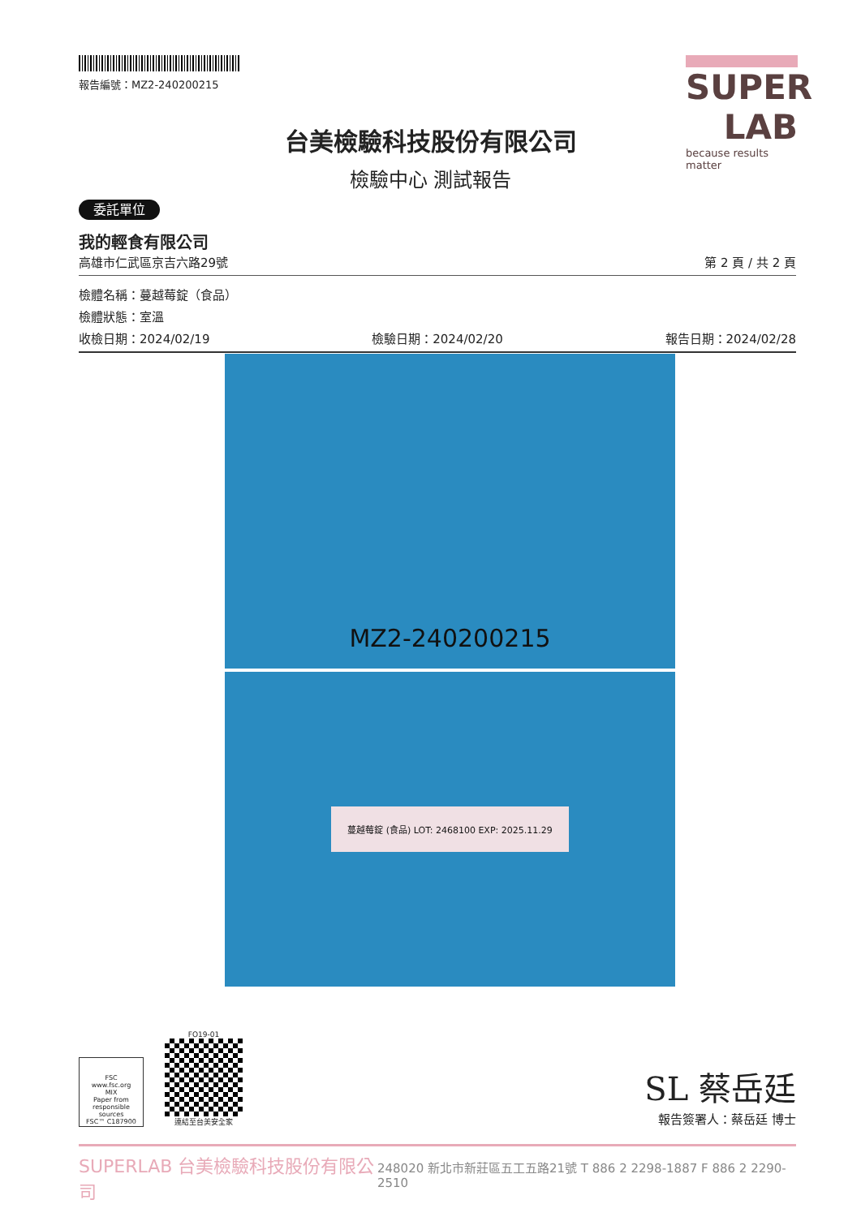報告編號：MZ2-240200215
台美檢驗科技股份有限公司
檢驗中心 測試報告
SUPER LAB
because results matter
委託單位
我的輕食有限公司
高雄市仁武區京吉六路29號 第 2 頁 / 共 2 頁
檢體名稱：蔓越莓錠（食品）
檢體狀態：室溫
收檢日期：2024/02/19 檢驗日期：2024/02/20 報告日期：2024/02/28
MZ2-240200215
蔓越莓錠 (食品) LOT: 2468100 EXP: 2025.11.29
FSC
www.fsc.org
MIX
Paper from responsible sources
FSC™ C187900
FO19-01
連結至台美安全家
SL 蔡岳廷
報告簽署人：蔡岳廷 博士
SUPERLAB 台美檢驗科技股份有限公司 248020 新北市新莊區五工五路21號 T 886 2 2298-1887 F 886 2 2290-2510